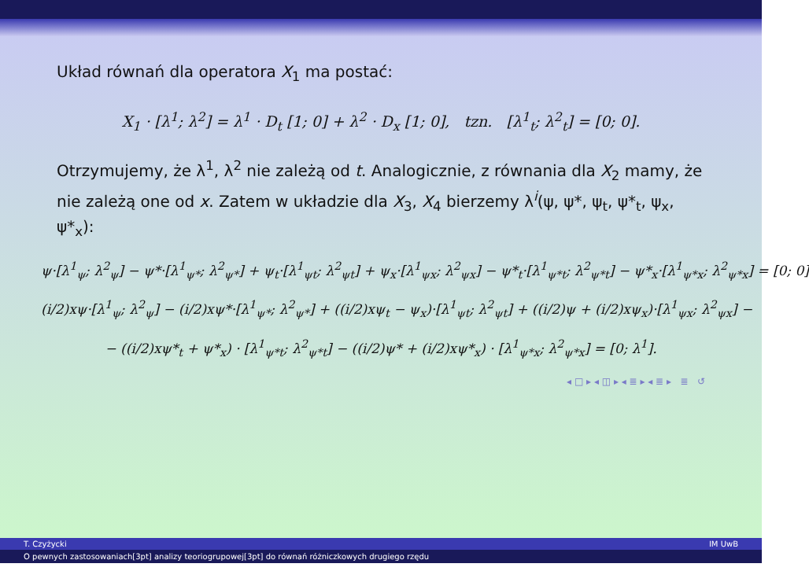Układ równań dla operatora X<sub>1</sub> ma postać:
X<sub>1</sub> · [λ<sup>1</sup>; λ<sup>2</sup>] = λ<sup>1</sup> · D<sub>t</sub> [1; 0] + λ<sup>2</sup> · D<sub>x</sub> [1; 0], tzn. [λ<sup>1</sup><sub>t</sub>; λ<sup>2</sup><sub>t</sub>] = [0; 0].
Otrzymujemy, że λ<sup>1</sup>, λ<sup>2</sup> nie zależą od t. Analogicznie, z równania dla X<sub>2</sub> mamy, że nie zależą one od x. Zatem w układzie dla X<sub>3</sub>, X<sub>4</sub> bierzemy λ<sup>i</sup>(ψ, ψ*, ψ<sub>t</sub>, ψ*<sub>t</sub>, ψ<sub>x</sub>, ψ*<sub>x</sub>):
ψ·[λ<sup>1</sup><sub>ψ</sub>; λ<sup>2</sup><sub>ψ</sub>] − ψ*·[λ<sup>1</sup><sub>ψ*</sub>; λ<sup>2</sup><sub>ψ*</sub>] + ψ<sub>t</sub>·[λ<sup>1</sup><sub>ψt</sub>; λ<sup>2</sup><sub>ψt</sub>] + ψ<sub>x</sub>·[λ<sup>1</sup><sub>ψx</sub>; λ<sup>2</sup><sub>ψx</sub>] − ψ*<sub>t</sub>·[λ<sup>1</sup><sub>ψ*t</sub>; λ<sup>2</sup><sub>ψ*t</sub>] − ψ*<sub>x</sub>·[λ<sup>1</sup><sub>ψ*x</sub>; λ<sup>2</sup><sub>ψ*x</sub>] = [0; 0]
(i/2)xψ·[λ<sup>1</sup><sub>ψ</sub>; λ<sup>2</sup><sub>ψ</sub>] − (i/2)xψ*·[λ<sup>1</sup><sub>ψ*</sub>; λ<sup>2</sup><sub>ψ*</sub>] + ((i/2)xψ<sub>t</sub> − ψ<sub>x</sub>)·[λ<sup>1</sup><sub>ψt</sub>; λ<sup>2</sup><sub>ψt</sub>] + ((i/2)ψ + (i/2)xψ<sub>x</sub>)·[λ<sup>1</sup><sub>ψx</sub>; λ<sup>2</sup><sub>ψx</sub>] −
− ((i/2)xψ*<sub>t</sub> + ψ*<sub>x</sub>) · [λ<sup>1</sup><sub>ψ*t</sub>; λ<sup>2</sup><sub>ψ*t</sub>] − ((i/2)ψ* + (i/2)xψ*<sub>x</sub>) · [λ<sup>1</sup><sub>ψ*x</sub>; λ<sup>2</sup><sub>ψ*x</sub>] = [0; λ<sup>1</sup>].
◂ □ ▸ ◂ ◫ ▸ ◂ ≣ ▸ ◂ ≣ ▸ ≣ ↺
T. Czyżycki IM UwB
O pewnych zastosowaniach[3pt] analizy teoriogrupowej[3pt] do równań różniczkowych drugiego rzędu